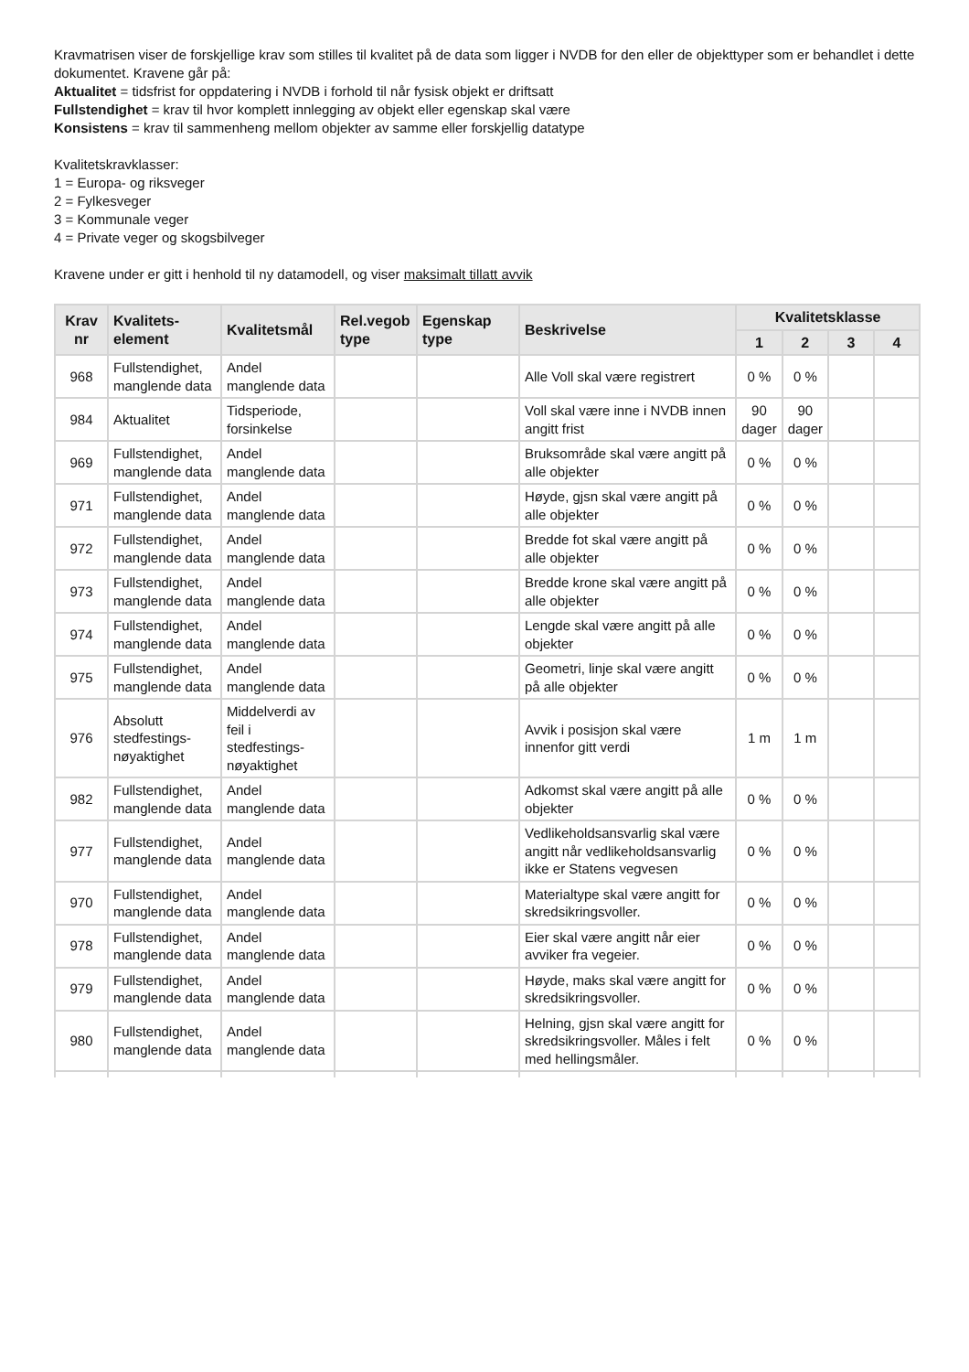Kravmatrisen viser de forskjellige krav som stilles til kvalitet på de data som ligger i NVDB for den eller de objekttyper som er behandlet i dette dokumentet. Kravene går på:
Aktualitet = tidsfrist for oppdatering i NVDB i forhold til når fysisk objekt er driftsatt
Fullstendighet = krav til hvor komplett innlegging av objekt eller egenskap skal være
Konsistens = krav til sammenheng mellom objekter av samme eller forskjellig datatype
Kvalitetskravklasser:
1 = Europa- og riksveger
2 = Fylkesveger
3 = Kommunale veger
4 = Private veger og skogsbilveger
Kravene under er gitt i henhold til ny datamodell, og viser maksimalt tillatt avvik
| Krav nr | Kvalitets-element | Kvalitetsmål | Rel.vegob type | Egenskap type | Beskrivelse | Kvalitetsklasse | | | |
| --- | --- | --- | --- | --- | --- | --- | --- | --- | --- |
| | | | | | | 1 | 2 | 3 | 4 |
| 968 | Fullstendighet, manglende data | Andel manglende data | | | Alle Voll skal være registrert | 0 % | 0 % | | |
| 984 | Aktualitet | Tidsperiode, forsinkelse | | | Voll skal være inne i NVDB innen angitt frist | 90 dager | 90 dager | | |
| 969 | Fullstendighet, manglende data | Andel manglende data | | | Bruksområde skal være angitt på alle objekter | 0 % | 0 % | | |
| 971 | Fullstendighet, manglende data | Andel manglende data | | | Høyde, gjsn skal være angitt på alle objekter | 0 % | 0 % | | |
| 972 | Fullstendighet, manglende data | Andel manglende data | | | Bredde fot skal være angitt på alle objekter | 0 % | 0 % | | |
| 973 | Fullstendighet, manglende data | Andel manglende data | | | Bredde krone skal være angitt på alle objekter | 0 % | 0 % | | |
| 974 | Fullstendighet, manglende data | Andel manglende data | | | Lengde skal være angitt på alle objekter | 0 % | 0 % | | |
| 975 | Fullstendighet, manglende data | Andel manglende data | | | Geometri, linje skal være angitt på alle objekter | 0 % | 0 % | | |
| 976 | Absolutt stedfestings-nøyaktighet | Middelverdi av feil i stedfestings-nøyaktighet | | | Avvik i posisjon skal være innenfor gitt verdi | 1 m | 1 m | | |
| 982 | Fullstendighet, manglende data | Andel manglende data | | | Adkomst skal være angitt på alle objekter | 0 % | 0 % | | |
| 977 | Fullstendighet, manglende data | Andel manglende data | | | Vedlikeholdsansvarlig skal være angitt når vedlikeholdsansvarlig ikke er Statens vegvesen | 0 % | 0 % | | |
| 970 | Fullstendighet, manglende data | Andel manglende data | | | Materialtype skal være angitt for skredsikringsvoller. | 0 % | 0 % | | |
| 978 | Fullstendighet, manglende data | Andel manglende data | | | Eier skal være angitt når eier avviker fra vegeier. | 0 % | 0 % | | |
| 979 | Fullstendighet, manglende data | Andel manglende data | | | Høyde, maks skal være angitt for skredsikringsvoller. | 0 % | 0 % | | |
| 980 | Fullstendighet, manglende data | Andel manglende data | | | Helning, gjsn skal være angitt for skredsikringsvoller. Måles i felt med hellingsmåler. | 0 % | 0 % | | |